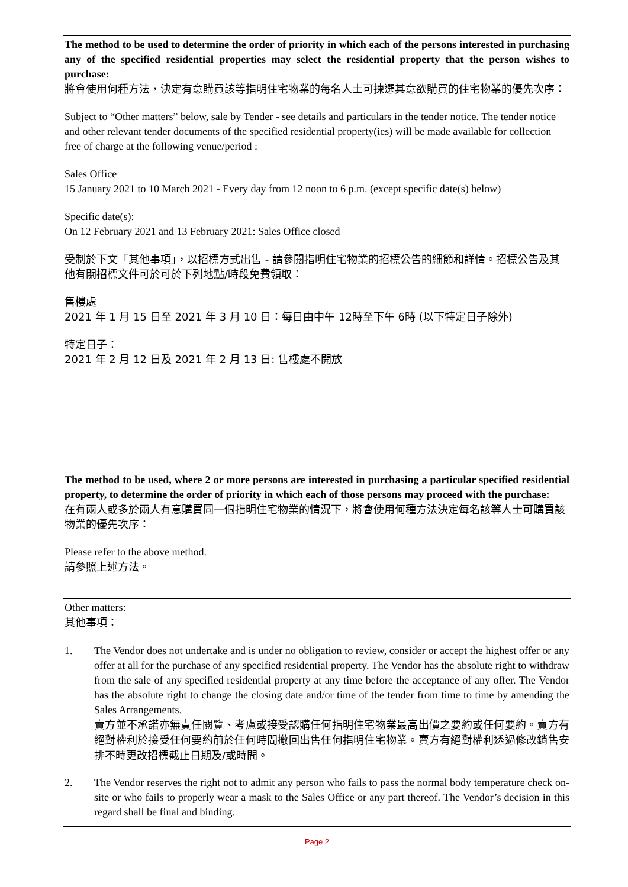The method to be used to determine the order of priority in which each of the persons interested in purchasing any of the specified residential properties may select the residential property that the person wishes to purchase:
將會使用何種方法，決定有意購買該等指明住宅物業的每名人士可揀選其意欲購買的住宅物業的優先次序：
Subject to “Other matters” below, sale by Tender - see details and particulars in the tender notice. The tender notice and other relevant tender documents of the specified residential property(ies) will be made available for collection free of charge at the following venue/period :
Sales Office
15 January 2021 to 10 March 2021 - Every day from 12 noon to 6 p.m. (except specific date(s) below)
Specific date(s):
On 12 February 2021 and 13 February 2021: Sales Office closed
受制於下文「其他事項」，以招標方式出售 - 請參閱指明住宅物業的招標公告的細節和詳情。招標公告及其他有關招標文件可於可於下列地點/時段免費領取：
售樓處
2021 年 1 月 15 日至 2021 年 3 月 10 日：每日由中午 12時至下午 6時 (以下特定日子除外)
特定日子：
2021 年 2 月 12 日及 2021 年 2 月 13 日: 售樓處不開放
The method to be used, where 2 or more persons are interested in purchasing a particular specified residential property, to determine the order of priority in which each of those persons may proceed with the purchase:
在有兩人或多於兩人有意購買同一個指明住宅物業的情況下，將會使用何種方法決定每名該等人士可購買該物業的優先次序：
Please refer to the above method.
請參照上述方法。
Other matters:
其他事項：
1. The Vendor does not undertake and is under no obligation to review, consider or accept the highest offer or any offer at all for the purchase of any specified residential property. The Vendor has the absolute right to withdraw from the sale of any specified residential property at any time before the acceptance of any offer. The Vendor has the absolute right to change the closing date and/or time of the tender from time to time by amending the Sales Arrangements.
賣方並不承諾亦無責任閱覽、考慮或接受認購任何指明住宅物業最高出價之要約或任何要約。賣方有絕對權利於接受任何要約前於任何時間撤回出售任何指明住宅物業。賣方有絕對權利透過修改銷售安排不時更改招標截止日期及/或時間。
2. The Vendor reserves the right not to admit any person who fails to pass the normal body temperature check on-site or who fails to properly wear a mask to the Sales Office or any part thereof. The Vendor’s decision in this regard shall be final and binding.
Page 2